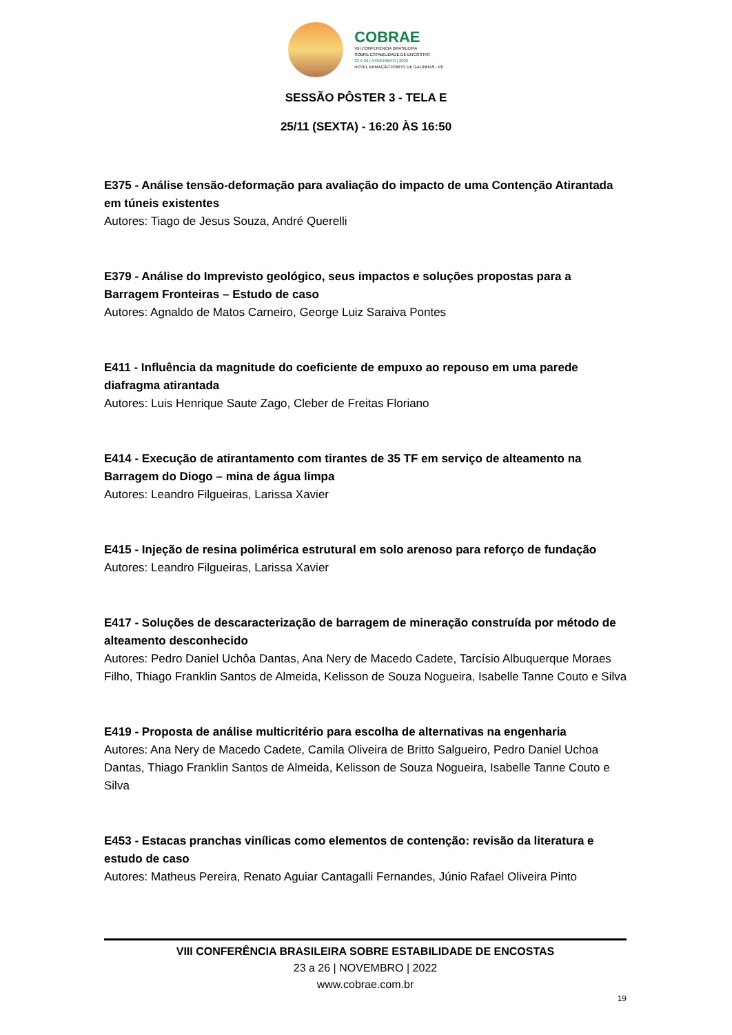COBRAE
VIII CONFERÊNCIA BRASILEIRA
SOBRE ESTABILIDADE DE ENCOSTAS
23 A 26 | NOVEMBRO | 2022
HOTEL ARMAÇÃO PORTO DE GALINHAS - PE
SESSÃO PÔSTER 3 - TELA E
25/11 (SEXTA) - 16:20 ÀS 16:50
E375 - Análise tensão-deformação para avaliação do impacto de uma Contenção Atirantada em túneis existentes
Autores: Tiago de Jesus Souza, André Querelli
E379 - Análise do Imprevisto geológico, seus impactos e soluções propostas para a Barragem Fronteiras – Estudo de caso
Autores: Agnaldo de Matos Carneiro, George Luiz Saraiva Pontes
E411 - Influência da magnitude do coeficiente de empuxo ao repouso em uma parede diafragma atirantada
Autores: Luis Henrique Saute Zago, Cleber de Freitas Floriano
E414 - Execução de atirantamento com tirantes de 35 TF em serviço de alteamento na Barragem do Diogo – mina de água limpa
Autores: Leandro Filgueiras, Larissa Xavier
E415 - Injeção de resina polimérica estrutural em solo arenoso para reforço de fundação
Autores: Leandro Filgueiras, Larissa Xavier
E417 - Soluções de descaracterização de barragem de mineração construída por método de alteamento desconhecido
Autores: Pedro Daniel Uchôa Dantas, Ana Nery de Macedo Cadete, Tarcísio Albuquerque Moraes Filho, Thiago Franklin Santos de Almeida, Kelisson de Souza Nogueira, Isabelle Tanne Couto e Silva
E419 - Proposta de análise multicritério para escolha de alternativas na engenharia
Autores: Ana Nery de Macedo Cadete, Camila Oliveira de Britto Salgueiro, Pedro Daniel Uchoa Dantas, Thiago Franklin Santos de Almeida, Kelisson de Souza Nogueira, Isabelle Tanne Couto e Silva
E453 - Estacas pranchas vinílicas como elementos de contenção: revisão da literatura e estudo de caso
Autores: Matheus Pereira, Renato Aguiar Cantagalli Fernandes, Júnio Rafael Oliveira Pinto
VIII CONFERÊNCIA BRASILEIRA SOBRE ESTABILIDADE DE ENCOSTAS
23 a 26 | NOVEMBRO | 2022
www.cobrae.com.br
19